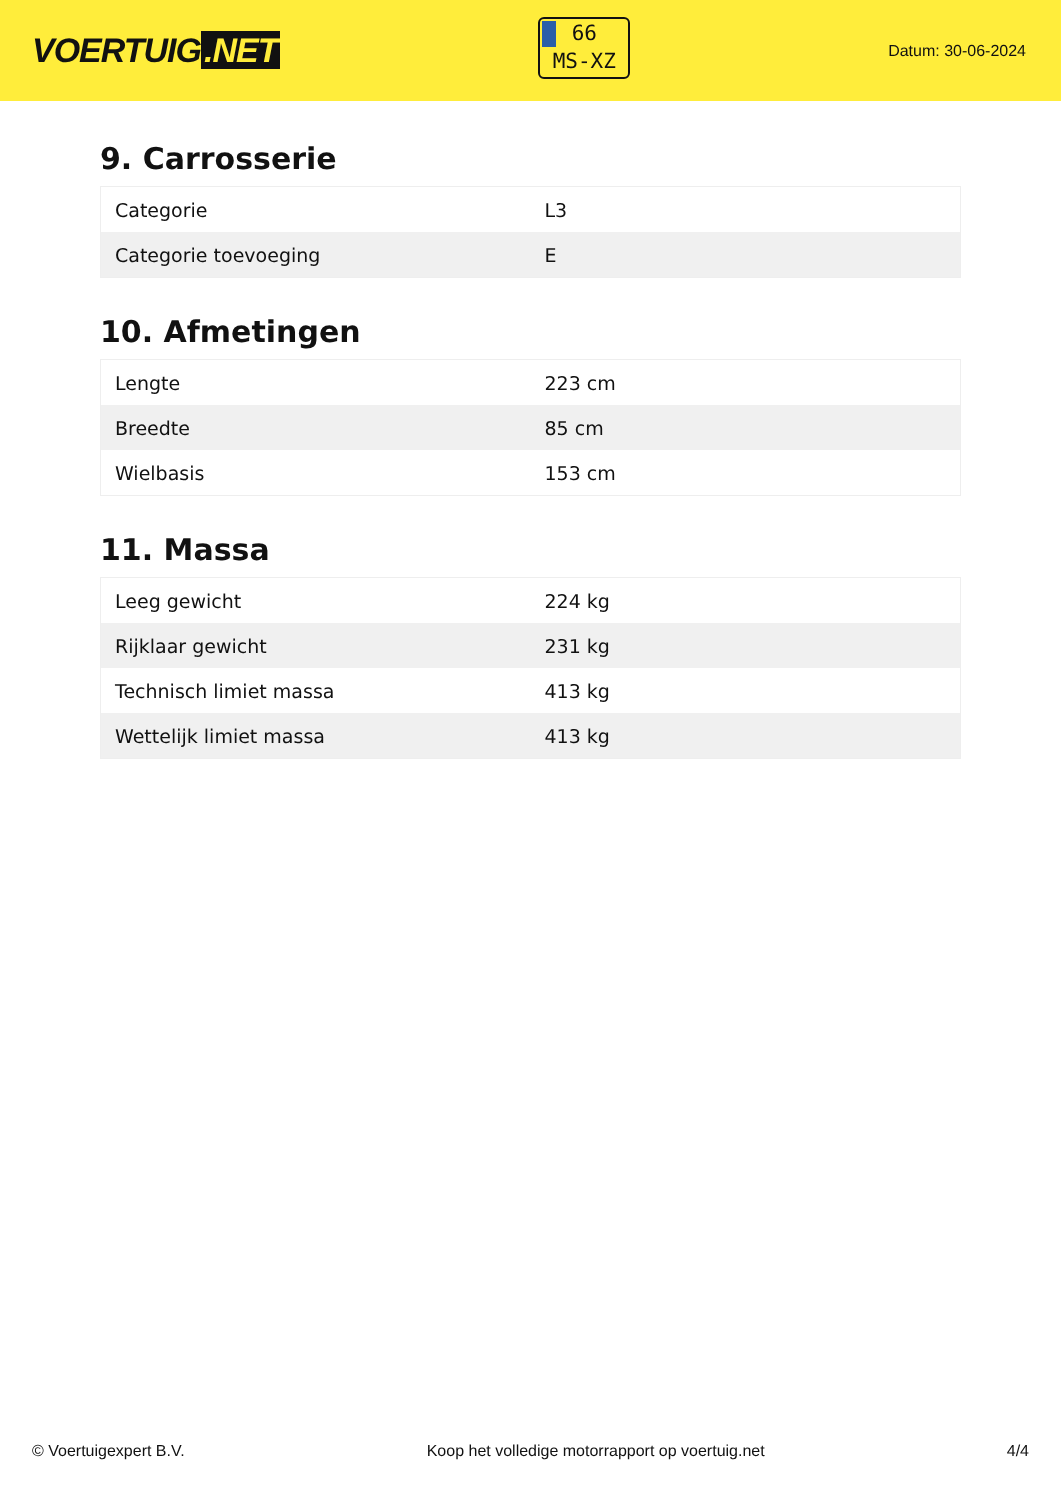VOERTUIG.NET
66
MS-XZ
Datum: 30-06-2024
9. Carrosserie
| Categorie | L3 |
| Categorie toevoeging | E |
10. Afmetingen
| Lengte | 223 cm |
| Breedte | 85 cm |
| Wielbasis | 153 cm |
11. Massa
| Leeg gewicht | 224 kg |
| Rijklaar gewicht | 231 kg |
| Technisch limiet massa | 413 kg |
| Wettelijk limiet massa | 413 kg |
© Voertuigexpert B.V. Koop het volledige motorrapport op voertuig.net 4/4